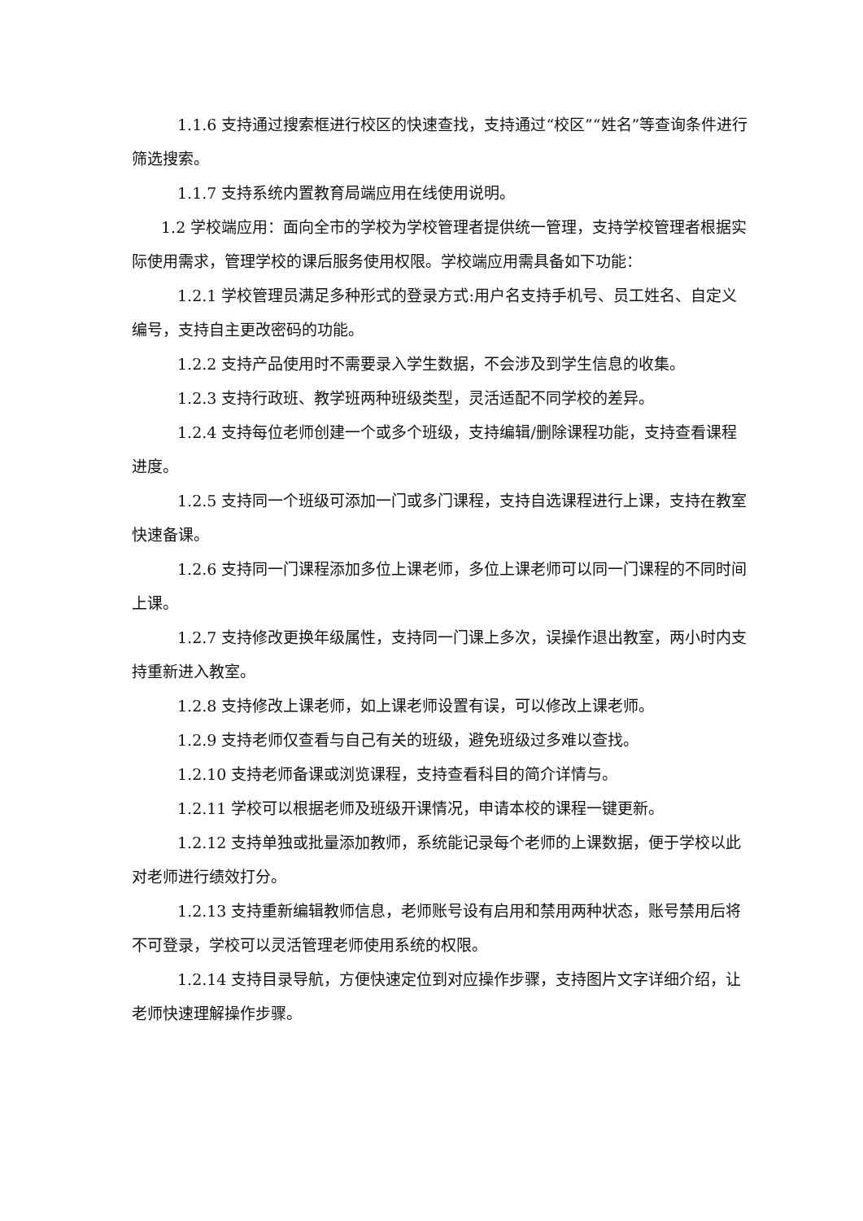1.1.6 支持通过搜索框进行校区的快速查找，支持通过“校区”“姓名”等查询条件进行筛选搜索。
1.1.7 支持系统内置教育局端应用在线使用说明。
1.2 学校端应用：面向全市的学校为学校管理者提供统一管理，支持学校管理者根据实际使用需求，管理学校的课后服务使用权限。学校端应用需具备如下功能：
1.2.1 学校管理员满足多种形式的登录方式:用户名支持手机号、员工姓名、自定义编号，支持自主更改密码的功能。
1.2.2 支持产品使用时不需要录入学生数据，不会涉及到学生信息的收集。
1.2.3 支持行政班、教学班两种班级类型，灵活适配不同学校的差异。
1.2.4 支持每位老师创建一个或多个班级，支持编辑/删除课程功能，支持查看课程进度。
1.2.5 支持同一个班级可添加一门或多门课程，支持自选课程进行上课，支持在教室快速备课。
1.2.6 支持同一门课程添加多位上课老师，多位上课老师可以同一门课程的不同时间上课。
1.2.7 支持修改更换年级属性，支持同一门课上多次，误操作退出教室，两小时内支持重新进入教室。
1.2.8 支持修改上课老师，如上课老师设置有误，可以修改上课老师。
1.2.9 支持老师仅查看与自己有关的班级，避免班级过多难以查找。
1.2.10 支持老师备课或浏览课程，支持查看科目的简介详情与。
1.2.11 学校可以根据老师及班级开课情况，申请本校的课程一键更新。
1.2.12 支持单独或批量添加教师，系统能记录每个老师的上课数据，便于学校以此对老师进行绩效打分。
1.2.13 支持重新编辑教师信息，老师账号设有启用和禁用两种状态，账号禁用后将不可登录，学校可以灵活管理老师使用系统的权限。
1.2.14 支持目录导航，方便快速定位到对应操作步骤，支持图片文字详细介绍，让老师快速理解操作步骤。